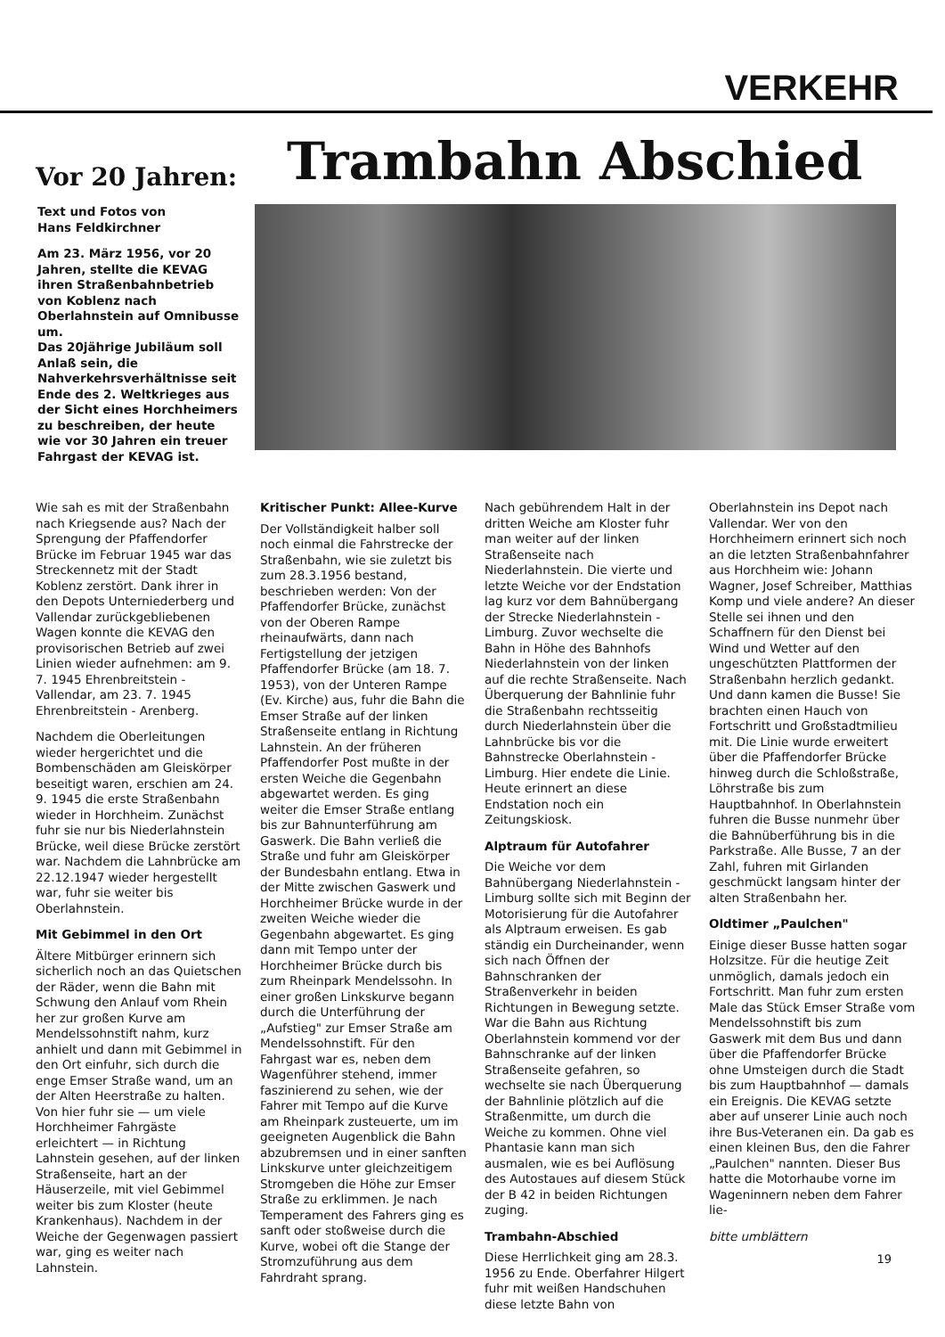VERKEHR
Vor 20 Jahren:
Trambahn Abschied
Text und Fotos von
Hans Feldkirchner
Am 23. März 1956, vor 20 Jahren, stellte die KEVAG ihren Straßenbahnbetrieb von Koblenz nach Oberlahnstein auf Omnibusse um.
Das 20jährige Jubiläum soll Anlaß sein, die Nahverkehrsverhältnisse seit Ende des 2. Weltkrieges aus der Sicht eines Horchheimers zu beschreiben, der heute wie vor 30 Jahren ein treuer Fahrgast der KEVAG ist.
Wie sah es mit der Straßenbahn nach Kriegsende aus? Nach der Sprengung der Pfaffendorfer Brücke im Februar 1945 war das Streckennetz mit der Stadt Koblenz zerstört. Dank ihrer in den Depots Unterniederberg und Vallendar zurückgebliebenen Wagen konnte die KEVAG den provisorischen Betrieb auf zwei Linien wieder aufnehmen: am 9. 7. 1945 Ehrenbreitstein - Vallendar, am 23. 7. 1945 Ehrenbreitstein - Arenberg.
Nachdem die Oberleitungen wieder hergerichtet und die Bombenschäden am Gleiskörper beseitigt waren, erschien am 24. 9. 1945 die erste Straßenbahn wieder in Horchheim. Zunächst fuhr sie nur bis Niederlahnstein Brücke, weil diese Brücke zerstört war. Nachdem die Lahnbrücke am 22.12.1947 wieder hergestellt war, fuhr sie weiter bis Oberlahnstein.
Mit Gebimmel in den Ort
Ältere Mitbürger erinnern sich sicherlich noch an das Quietschen der Räder, wenn die Bahn mit Schwung den Anlauf vom Rhein her zur großen Kurve am Mendelssohnstift nahm, kurz anhielt und dann mit Gebimmel in den Ort einfuhr, sich durch die enge Emser Straße wand, um an der Alten Heerstraße zu halten. Von hier fuhr sie — um viele Horchheimer Fahrgäste erleichtert — in Richtung Lahnstein gesehen, auf der linken Straßenseite, hart an der Häuserzeile, mit viel Gebimmel weiter bis zum Kloster (heute Krankenhaus). Nachdem in der Weiche der Gegenwagen passiert war, ging es weiter nach Lahnstein.
Kritischer Punkt: Allee-Kurve
Der Vollständigkeit halber soll noch einmal die Fahrstrecke der Straßenbahn, wie sie zuletzt bis zum 28.3.1956 bestand, beschrieben werden: Von der Pfaffendorfer Brücke, zunächst von der Oberen Rampe rheinaufwärts, dann nach Fertigstellung der jetzigen Pfaffendorfer Brücke (am 18. 7. 1953), von der Unteren Rampe (Ev. Kirche) aus, fuhr die Bahn die Emser Straße auf der linken Straßenseite entlang in Richtung Lahnstein. An der früheren Pfaffendorfer Post mußte in der ersten Weiche die Gegenbahn abgewartet werden. Es ging weiter die Emser Straße entlang bis zur Bahnunterführung am Gaswerk. Die Bahn verließ die Straße und fuhr am Gleiskörper der Bundesbahn entlang. Etwa in der Mitte zwischen Gaswerk und Horchheimer Brücke wurde in der zweiten Weiche wieder die Gegenbahn abgewartet. Es ging dann mit Tempo unter der Horchheimer Brücke durch bis zum Rheinpark Mendelssohn. In einer großen Linkskurve begann durch die Unterführung der „Aufstieg" zur Emser Straße am Mendelssohnstift. Für den Fahrgast war es, neben dem Wagenführer stehend, immer faszinierend zu sehen, wie der Fahrer mit Tempo auf die Kurve am Rheinpark zusteuerte, um im geeigneten Augenblick die Bahn abzubremsen und in einer sanften Linkskurve unter gleichzeitigem Stromgeben die Höhe zur Emser Straße zu erklimmen. Je nach Temperament des Fahrers ging es sanft oder stoßweise durch die Kurve, wobei oft die Stange der Stromzuführung aus dem Fahrdraht sprang.
Nach gebührendem Halt in der dritten Weiche am Kloster fuhr man weiter auf der linken Straßenseite nach Niederlahnstein. Die vierte und letzte Weiche vor der Endstation lag kurz vor dem Bahnübergang der Strecke Niederlahnstein - Limburg. Zuvor wechselte die Bahn in Höhe des Bahnhofs Niederlahnstein von der linken auf die rechte Straßenseite. Nach Überquerung der Bahnlinie fuhr die Straßenbahn rechtsseitig durch Niederlahnstein über die Lahnbrücke bis vor die Bahnstrecke Oberlahnstein - Limburg. Hier endete die Linie. Heute erinnert an diese Endstation noch ein Zeitungskiosk.
Alptraum für Autofahrer
Die Weiche vor dem Bahnübergang Niederlahnstein - Limburg sollte sich mit Beginn der Motorisierung für die Autofahrer als Alptraum erweisen. Es gab ständig ein Durcheinander, wenn sich nach Öffnen der Bahnschranken der Straßenverkehr in beiden Richtungen in Bewegung setzte. War die Bahn aus Richtung Oberlahnstein kommend vor der Bahnschranke auf der linken Straßenseite gefahren, so wechselte sie nach Überquerung der Bahnlinie plötzlich auf die Straßenmitte, um durch die Weiche zu kommen. Ohne viel Phantasie kann man sich ausmalen, wie es bei Auflösung des Autostaues auf diesem Stück der B 42 in beiden Richtungen zuging.
Trambahn-Abschied
Diese Herrlichkeit ging am 28.3. 1956 zu Ende. Oberfahrer Hilgert fuhr mit weißen Handschuhen diese letzte Bahn von
Oberlahnstein ins Depot nach Vallendar. Wer von den Horchheimern erinnert sich noch an die letzten Straßenbahnfahrer aus Horchheim wie: Johann Wagner, Josef Schreiber, Matthias Komp und viele andere? An dieser Stelle sei ihnen und den Schaffnern für den Dienst bei Wind und Wetter auf den ungeschützten Plattformen der Straßenbahn herzlich gedankt.
Und dann kamen die Busse! Sie brachten einen Hauch von Fortschritt und Großstadtmilieu mit. Die Linie wurde erweitert über die Pfaffendorfer Brücke hinweg durch die Schloßstraße, Löhrstraße bis zum Hauptbahnhof. In Oberlahnstein fuhren die Busse nunmehr über die Bahnüberführung bis in die Parkstraße. Alle Busse, 7 an der Zahl, fuhren mit Girlanden geschmückt langsam hinter der alten Straßenbahn her.
Oldtimer „Paulchen"
Einige dieser Busse hatten sogar Holzsitze. Für die heutige Zeit unmöglich, damals jedoch ein Fortschritt. Man fuhr zum ersten Male das Stück Emser Straße vom Mendelssohnstift bis zum Gaswerk mit dem Bus und dann über die Pfaffendorfer Brücke ohne Umsteigen durch die Stadt bis zum Hauptbahnhof — damals ein Ereignis. Die KEVAG setzte aber auf unserer Linie auch noch ihre Bus-Veteranen ein. Da gab es einen kleinen Bus, den die Fahrer „Paulchen" nannten. Dieser Bus hatte die Motorhaube vorne im Wageninnern neben dem Fahrer lie-
bitte umblättern
19